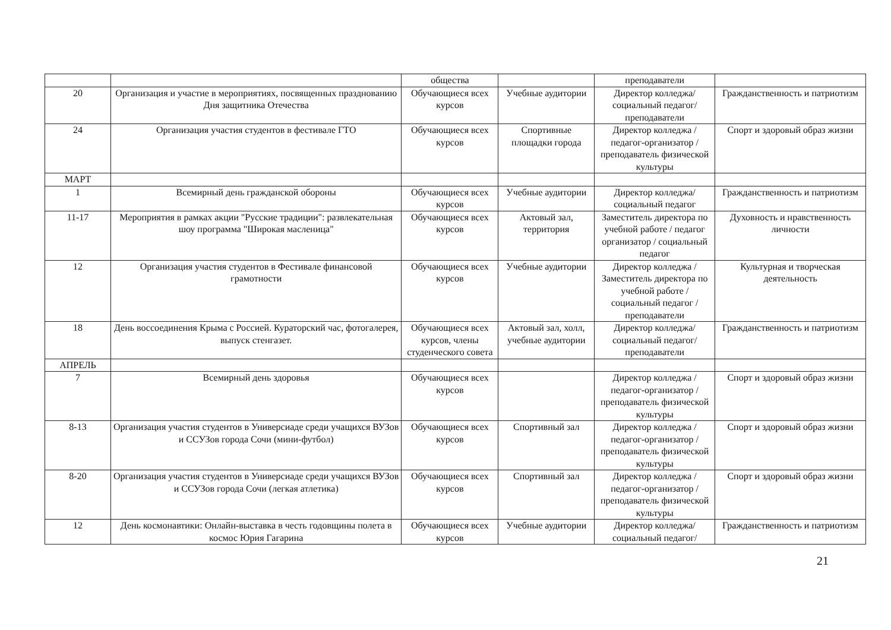| | | общества | | преподаватели | |
| 20 | Организация и участие в мероприятиях, посвященных празднованию Дня защитника Отечества | Обучающиеся всех курсов | Учебные аудитории | Директор колледжа/ социальный педагог/ преподаватели | Гражданственность и патриотизм |
| 24 | Организация участия студентов в фестивале ГТО | Обучающиеся всех курсов | Спортивные площадки города | Директор колледжа / педагог-организатор / преподаватель физической культуры | Спорт и здоровый образ жизни |
| МАРТ | | | | | |
| 1 | Всемирный день гражданской обороны | Обучающиеся всех курсов | Учебные аудитории | Директор колледжа/ социальный педагог | Гражданственность и патриотизм |
| 11-17 | Мероприятия в рамках акции "Русские традиции": развлекательная шоу программа "Широкая масленица" | Обучающиеся всех курсов | Актовый зал, территория | Заместитель директора по учебной работе / педагог организатор / социальный педагог | Духовность и нравственность личности |
| 12 | Организация участия студентов в Фестивале финансовой грамотности | Обучающиеся всех курсов | Учебные аудитории | Директор колледжа / Заместитель директора по учебной работе / социальный педагог / преподаватели | Культурная и творческая деятельность |
| 18 | День воссоединения Крыма с Россией. Кураторский час, фотогалерея, выпуск стенгазет. | Обучающиеся всех курсов, члены студенческого совета | Актовый зал, холл, учебные аудитории | Директор колледжа/ социальный педагог/ преподаватели | Гражданственность и патриотизм |
| АПРЕЛЬ | | | | | |
| 7 | Всемирный день здоровья | Обучающиеся всех курсов | | Директор колледжа / педагог-организатор / преподаватель физической культуры | Спорт и здоровый образ жизни |
| 8-13 | Организация участия студентов в Универсиаде среди учащихся ВУЗов и ССУЗов города Сочи (мини-футбол) | Обучающиеся всех курсов | Спортивный зал | Директор колледжа / педагог-организатор / преподаватель физической культуры | Спорт и здоровый образ жизни |
| 8-20 | Организация участия студентов в Универсиаде среди учащихся ВУЗов и ССУЗов города Сочи (легкая атлетика) | Обучающиеся всех курсов | Спортивный зал | Директор колледжа / педагог-организатор / преподаватель физической культуры | Спорт и здоровый образ жизни |
| 12 | День космонавтики: Онлайн-выставка в честь годовщины полета в космос Юрия Гагарина | Обучающиеся всех курсов | Учебные аудитории | Директор колледжа/ социальный педагог/ | Гражданственность и патриотизм |
21